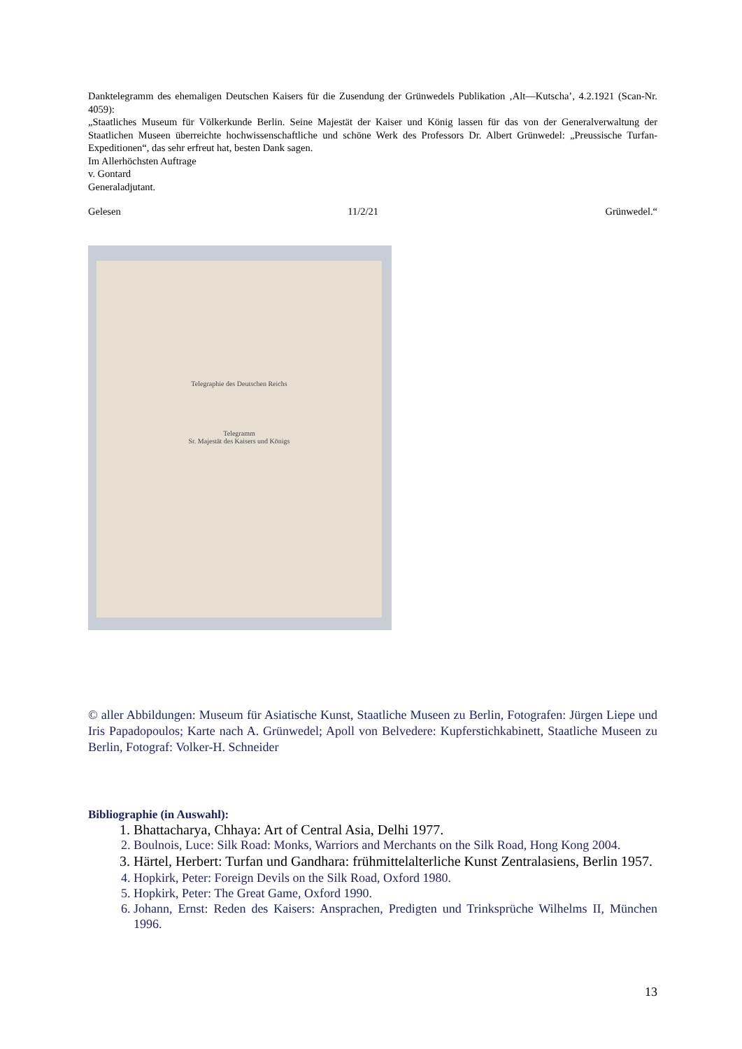Danktelegramm des ehemaligen Deutschen Kaisers für die Zusendung der Grünwedels Publikation ‚Alt—Kutscha’, 4.2.1921 (Scan-Nr. 4059):
„Staatliches Museum für Völkerkunde Berlin. Seine Majestät der Kaiser und König lassen für das von der Generalverwaltung der Staatlichen Museen überreichte hochwissenschaftliche und schöne Werk des Professors Dr. Albert Grünwedel: „Preussische Turfan-Expeditionen“, das sehr erfreut hat, besten Dank sagen.
Im Allerhöchsten Auftrage
v. Gontard
Generaladjutant.
Gelesen 11/2/21 Grünwedel.“
Telegraphie des Deutschen Reichs
Telegramm
Sr. Majestät des Kaisers und Königs
© aller Abbildungen: Museum für Asiatische Kunst, Staatliche Museen zu Berlin, Fotografen: Jürgen Liepe und Iris Papadopoulos; Karte nach A. Grünwedel; Apoll von Belvedere: Kupferstichkabinett, Staatliche Museen zu Berlin, Fotograf: Volker-H. Schneider
Bibliographie (in Auswahl):
1. Bhattacharya, Chhaya: Art of Central Asia, Delhi 1977.
2. Boulnois, Luce: Silk Road: Monks, Warriors and Merchants on the Silk Road, Hong Kong 2004.
3. Härtel, Herbert: Turfan und Gandhara: frühmittelalterliche Kunst Zentralasiens, Berlin 1957.
4. Hopkirk, Peter: Foreign Devils on the Silk Road, Oxford 1980.
5. Hopkirk, Peter: The Great Game, Oxford 1990.
6. Johann, Ernst: Reden des Kaisers: Ansprachen, Predigten und Trinksprüche Wilhelms II, München 1996.
13